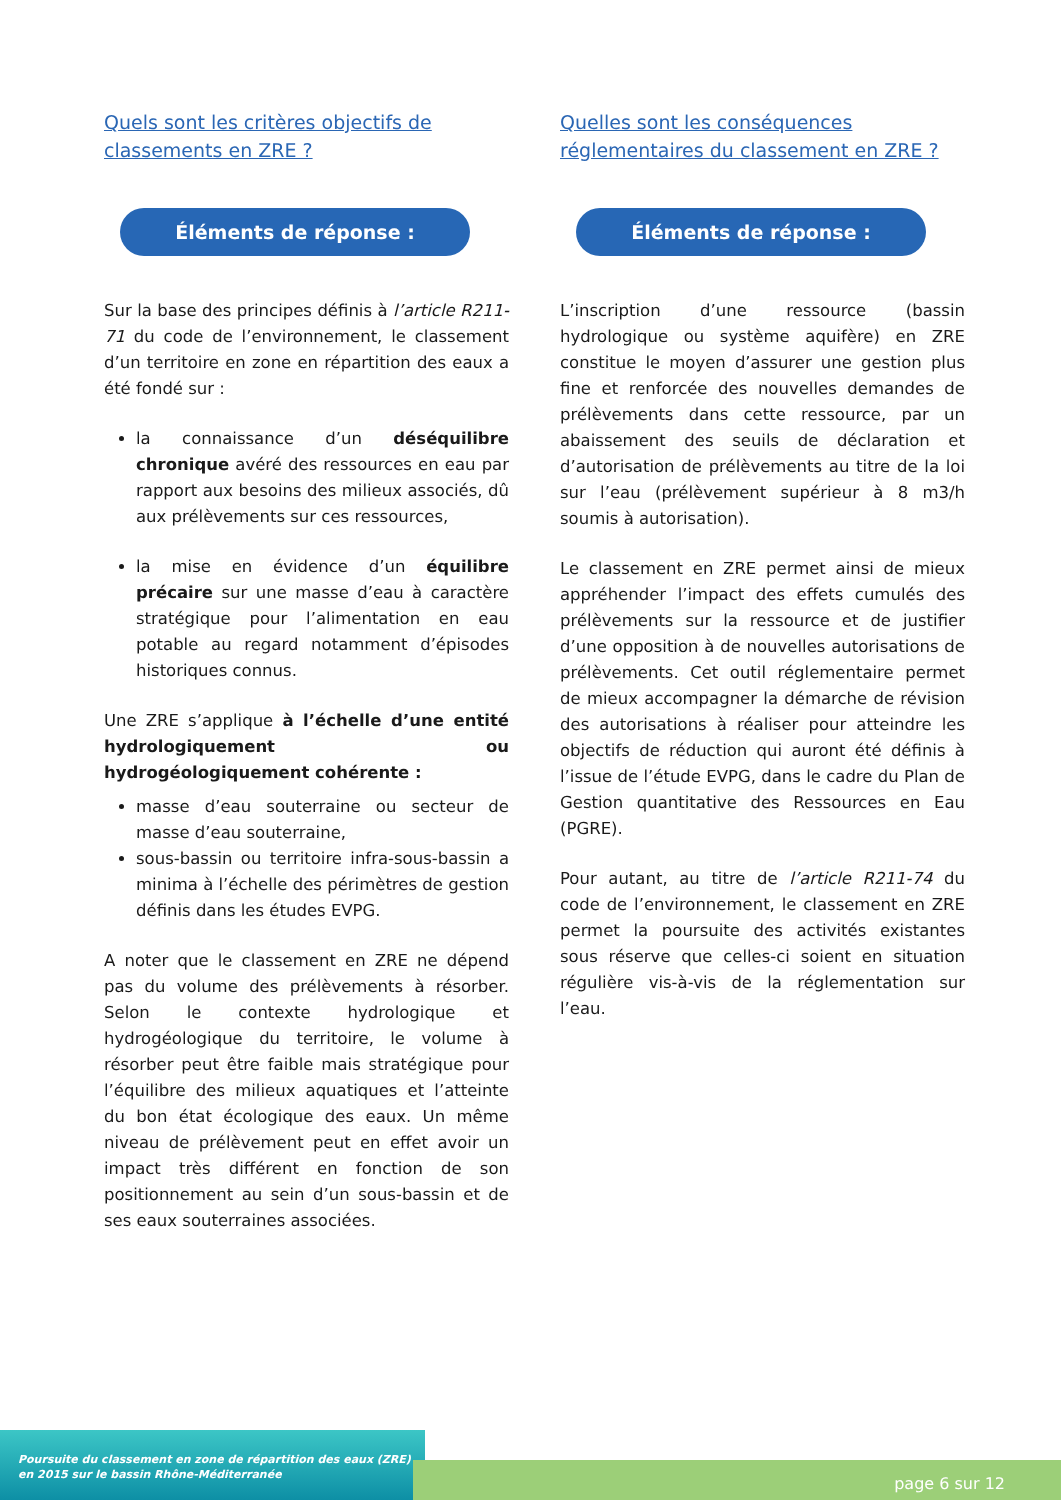Quels sont les critères objectifs de classements en ZRE ?
Éléments de réponse :
Sur la base des principes définis à l’article R211-71 du code de l’environnement, le classement d’un territoire en zone en répartition des eaux a été fondé sur :
la connaissance d’un déséquilibre chronique avéré des ressources en eau par rapport aux besoins des milieux associés, dû aux prélèvements sur ces ressources,
la mise en évidence d’un équilibre précaire sur une masse d’eau à caractère stratégique pour l’alimentation en eau potable au regard notamment d’épisodes historiques connus.
Une ZRE s’applique à l’échelle d’une entité hydrologiquement ou hydrogéologiquement cohérente :
masse d’eau souterraine ou secteur de masse d’eau souterraine,
sous-bassin ou territoire infra-sous-bassin a minima à l’échelle des périmètres de gestion définis dans les études EVPG.
A noter que le classement en ZRE ne dépend pas du volume des prélèvements à résorber. Selon le contexte hydrologique et hydrogéologique du territoire, le volume à résorber peut être faible mais stratégique pour l’équilibre des milieux aquatiques et l’atteinte du bon état écologique des eaux. Un même niveau de prélèvement peut en effet avoir un impact très différent en fonction de son positionnement au sein d’un sous-bassin et de ses eaux souterraines associées.
Quelles sont les conséquences réglementaires du classement en ZRE ?
Éléments de réponse :
L’inscription d’une ressource (bassin hydrologique ou système aquifère) en ZRE constitue le moyen d’assurer une gestion plus fine et renforcée des nouvelles demandes de prélèvements dans cette ressource, par un abaissement des seuils de déclaration et d’autorisation de prélèvements au titre de la loi sur l’eau (prélèvement supérieur à 8 m3/h soumis à autorisation).
Le classement en ZRE permet ainsi de mieux appréhender l’impact des effets cumulés des prélèvements sur la ressource et de justifier d’une opposition à de nouvelles autorisations de prélèvements. Cet outil réglementaire permet de mieux accompagner la démarche de révision des autorisations à réaliser pour atteindre les objectifs de réduction qui auront été définis à l’issue de l’étude EVPG, dans le cadre du Plan de Gestion quantitative des Ressources en Eau (PGRE).
Pour autant, au titre de l’article R211-74 du code de l’environnement, le classement en ZRE permet la poursuite des activités existantes sous réserve que celles-ci soient en situation régulière vis-à-vis de la réglementation sur l’eau.
Poursuite du classement en zone de répartition des eaux (ZRE)
en 2015 sur le bassin Rhône-Méditerranée
page 6 sur 12